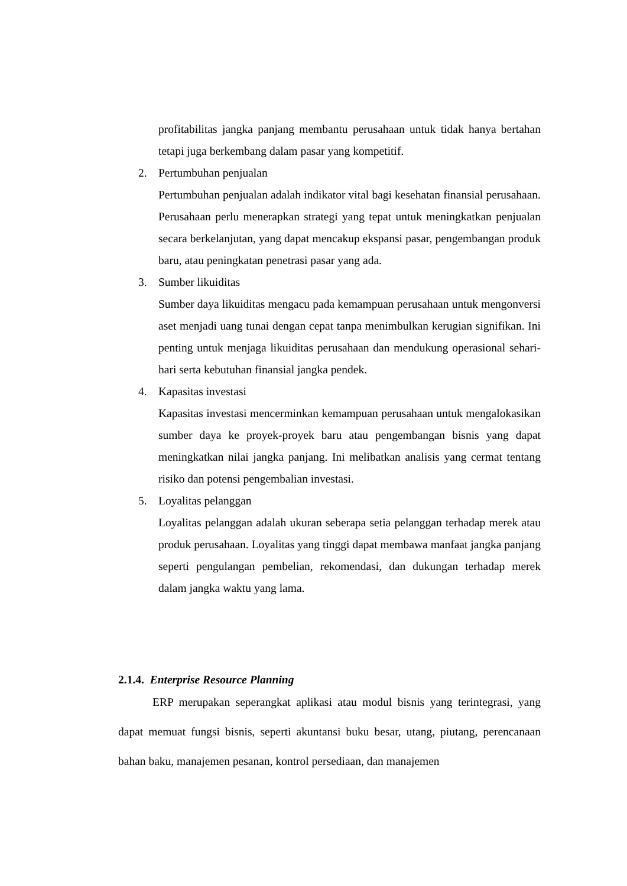profitabilitas jangka panjang membantu perusahaan untuk tidak hanya bertahan tetapi juga berkembang dalam pasar yang kompetitif.
2. Pertumbuhan penjualan
Pertumbuhan penjualan adalah indikator vital bagi kesehatan finansial perusahaan. Perusahaan perlu menerapkan strategi yang tepat untuk meningkatkan penjualan secara berkelanjutan, yang dapat mencakup ekspansi pasar, pengembangan produk baru, atau peningkatan penetrasi pasar yang ada.
3. Sumber likuiditas
Sumber daya likuiditas mengacu pada kemampuan perusahaan untuk mengonversi aset menjadi uang tunai dengan cepat tanpa menimbulkan kerugian signifikan. Ini penting untuk menjaga likuiditas perusahaan dan mendukung operasional sehari-hari serta kebutuhan finansial jangka pendek.
4. Kapasitas investasi
Kapasitas investasi mencerminkan kemampuan perusahaan untuk mengalokasikan sumber daya ke proyek-proyek baru atau pengembangan bisnis yang dapat meningkatkan nilai jangka panjang. Ini melibatkan analisis yang cermat tentang risiko dan potensi pengembalian investasi.
5. Loyalitas pelanggan
Loyalitas pelanggan adalah ukuran seberapa setia pelanggan terhadap merek atau produk perusahaan. Loyalitas yang tinggi dapat membawa manfaat jangka panjang seperti pengulangan pembelian, rekomendasi, dan dukungan terhadap merek dalam jangka waktu yang lama.
2.1.4. Enterprise Resource Planning
ERP merupakan seperangkat aplikasi atau modul bisnis yang terintegrasi, yang dapat memuat fungsi bisnis, seperti akuntansi buku besar, utang, piutang, perencanaan bahan baku, manajemen pesanan, kontrol persediaan, dan manajemen